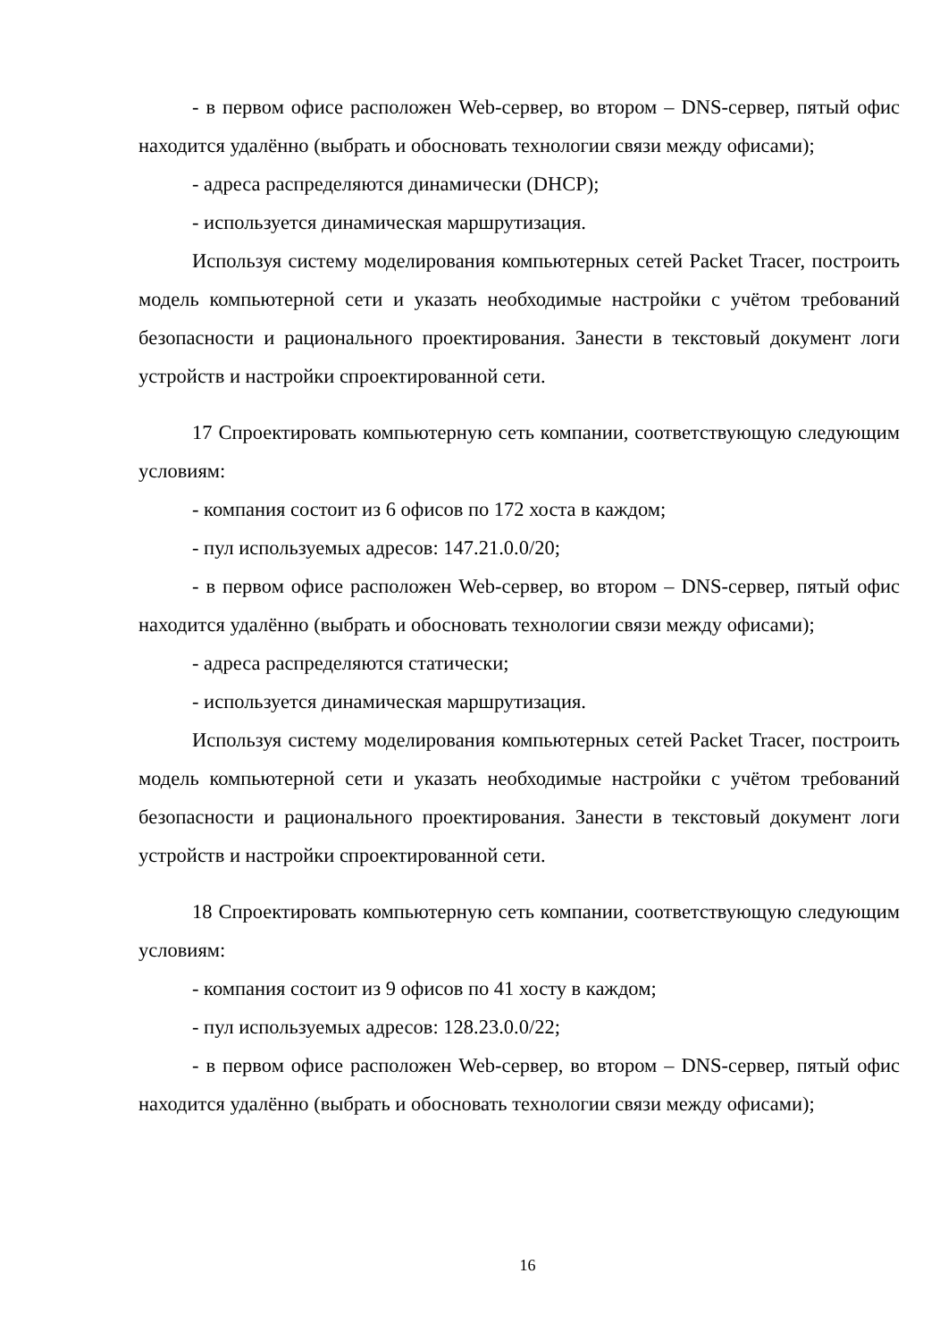- в первом офисе расположен Web-сервер, во втором – DNS-сервер, пятый офис находится удалённо (выбрать и обосновать технологии связи между офисами);
- адреса распределяются динамически (DHCP);
- используется динамическая маршрутизация.
Используя систему моделирования компьютерных сетей Packet Tracer, построить модель компьютерной сети и указать необходимые настройки с учётом требований безопасности и рационального проектирования. Занести в текстовый документ логи устройств и настройки спроектированной сети.
17 Спроектировать компьютерную сеть компании, соответствующую следующим условиям:
- компания состоит из 6 офисов по 172 хоста в каждом;
- пул используемых адресов: 147.21.0.0/20;
- в первом офисе расположен Web-сервер, во втором – DNS-сервер, пятый офис находится удалённо (выбрать и обосновать технологии связи между офисами);
- адреса распределяются статически;
- используется динамическая маршрутизация.
Используя систему моделирования компьютерных сетей Packet Tracer, построить модель компьютерной сети и указать необходимые настройки с учётом требований безопасности и рационального проектирования. Занести в текстовый документ логи устройств и настройки спроектированной сети.
18 Спроектировать компьютерную сеть компании, соответствующую следующим условиям:
- компания состоит из 9 офисов по 41 хосту в каждом;
- пул используемых адресов: 128.23.0.0/22;
- в первом офисе расположен Web-сервер, во втором – DNS-сервер, пятый офис находится удалённо (выбрать и обосновать технологии связи между офисами);
16